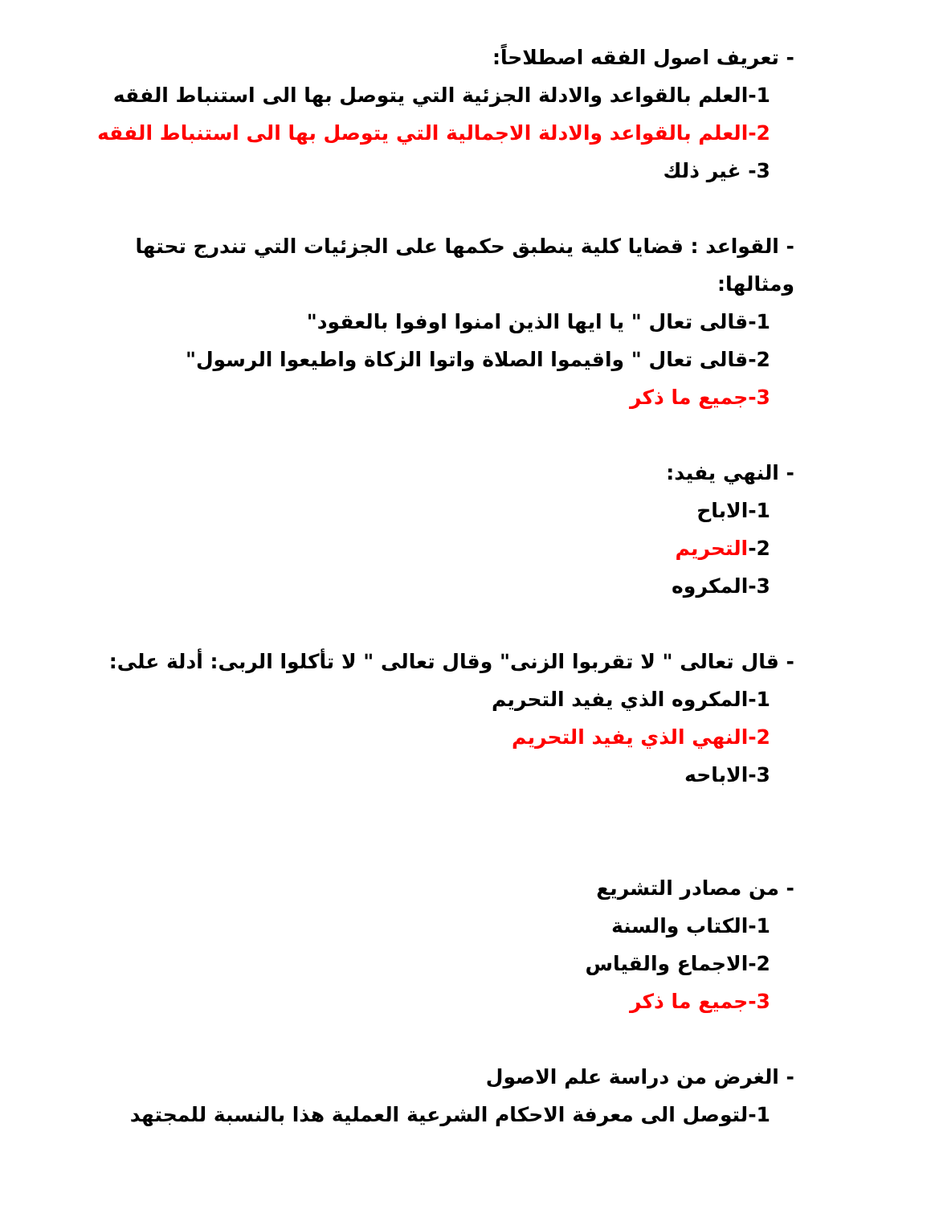- تعريف اصول الفقه اصطلاحاً:
1-العلم بالقواعد والادلة الجزئية التي يتوصل بها الى استنباط الفقه
2-العلم بالقواعد والادلة الاجمالية التي يتوصل بها الى استنباط الفقه
3- غير ذلك
- القواعد : قضايا كلية ينطبق حكمها على الجزئيات التي تندرج تحتها ومثالها:
1-قالى تعال " يا ايها الذين امنوا اوفوا بالعقود"
2-قالى تعال " واقيموا الصلاة واتوا الزكاة واطيعوا الرسول"
3-جميع ما ذكر
- النهي يفيد:
1-الاباح
2-التحريم
3-المكروه
- قال تعالى " لا تقربوا الزنى" وقال تعالى " لا تأكلوا الربى: أدلة على:
1-المكروه الذي يفيد التحريم
2-النهي الذي يفيد التحريم
3-الاباحه
- من مصادر التشريع
1-الكتاب والسنة
2-الاجماع والقياس
3-جميع ما ذكر
- الغرض من دراسة علم الاصول
1-لتوصل الى معرفة الاحكام الشرعية العملية هذا بالنسبة للمجتهد